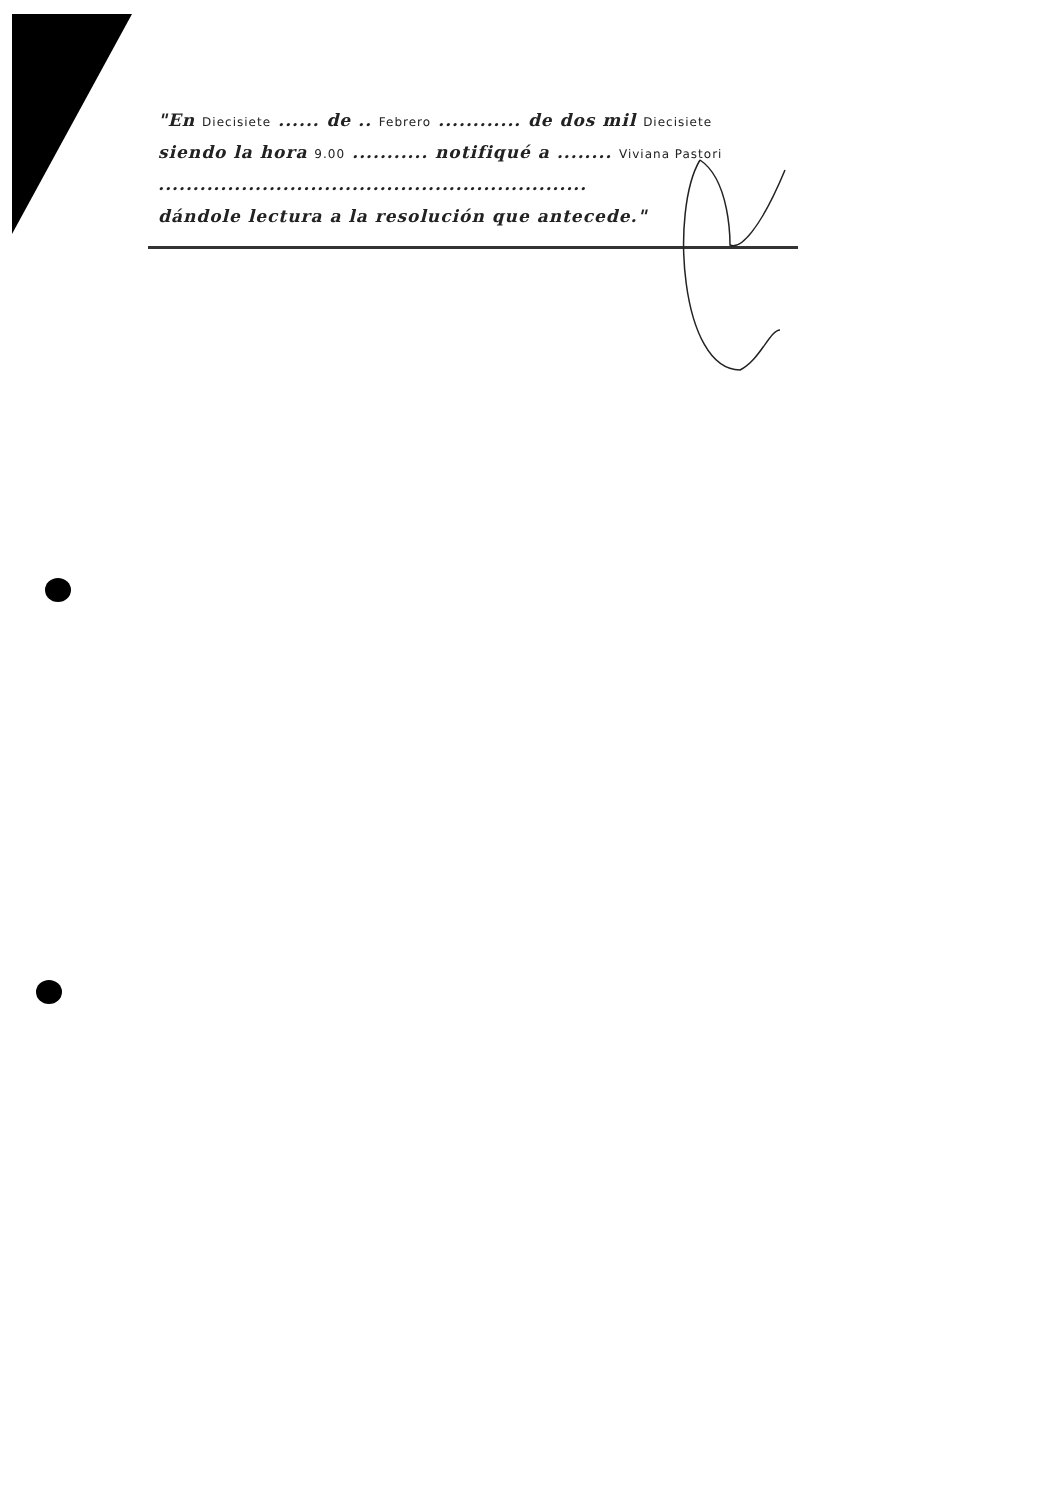"En Diecisiete ...... de .. Febrero ............ de dos mil Diecisiete
siendo la hora 9.00 ........... notifiqué a ........ Viviana Pastori
..............................................................
dándole lectura a la resolución que antecede."